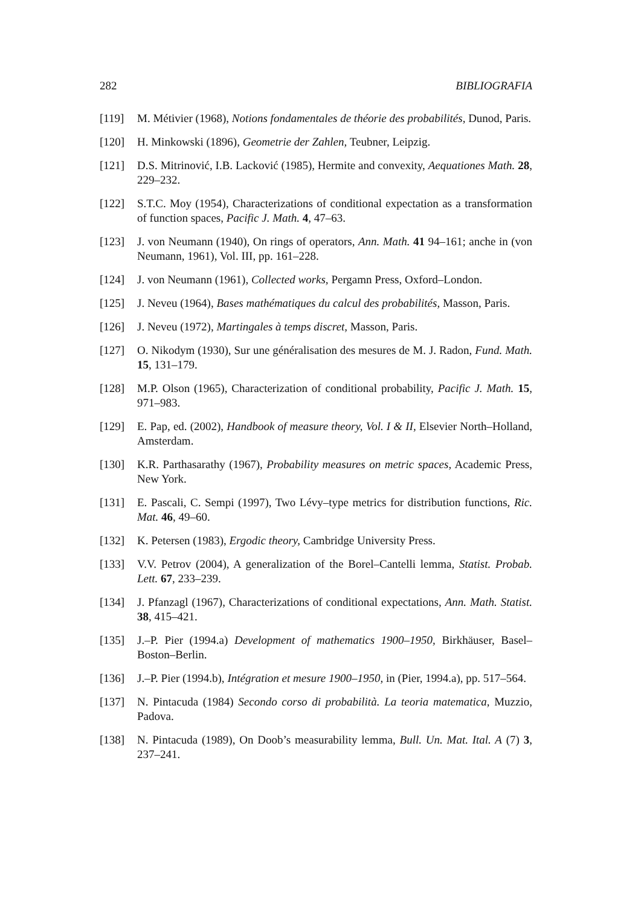282 BIBLIOGRAFIA
[119] M. Métivier (1968), Notions fondamentales de théorie des probabilités, Dunod, Paris.
[120] H. Minkowski (1896), Geometrie der Zahlen, Teubner, Leipzig.
[121] D.S. Mitrinović, I.B. Lacković (1985), Hermite and convexity, Aequationes Math. 28, 229–232.
[122] S.T.C. Moy (1954), Characterizations of conditional expectation as a transformation of function spaces, Pacific J. Math. 4, 47–63.
[123] J. von Neumann (1940), On rings of operators, Ann. Math. 41 94–161; anche in (von Neumann, 1961), Vol. III, pp. 161–228.
[124] J. von Neumann (1961), Collected works, Pergamn Press, Oxford–London.
[125] J. Neveu (1964), Bases mathématiques du calcul des probabilités, Masson, Paris.
[126] J. Neveu (1972), Martingales à temps discret, Masson, Paris.
[127] O. Nikodym (1930), Sur une généralisation des mesures de M. J. Radon, Fund. Math. 15, 131–179.
[128] M.P. Olson (1965), Characterization of conditional probability, Pacific J. Math. 15, 971–983.
[129] E. Pap, ed. (2002), Handbook of measure theory, Vol. I & II, Elsevier North–Holland, Amsterdam.
[130] K.R. Parthasarathy (1967), Probability measures on metric spaces, Academic Press, New York.
[131] E. Pascali, C. Sempi (1997), Two Lévy–type metrics for distribution functions, Ric. Mat. 46, 49–60.
[132] K. Petersen (1983), Ergodic theory, Cambridge University Press.
[133] V.V. Petrov (2004), A generalization of the Borel–Cantelli lemma, Statist. Probab. Lett. 67, 233–239.
[134] J. Pfanzagl (1967), Characterizations of conditional expectations, Ann. Math. Statist. 38, 415–421.
[135] J.–P. Pier (1994.a) Development of mathematics 1900–1950, Birkhäuser, Basel–Boston–Berlin.
[136] J.–P. Pier (1994.b), Intégration et mesure 1900–1950, in (Pier, 1994.a), pp. 517–564.
[137] N. Pintacuda (1984) Secondo corso di probabilità. La teoria matematica, Muzzio, Padova.
[138] N. Pintacuda (1989), On Doob’s measurability lemma, Bull. Un. Mat. Ital. A (7) 3, 237–241.